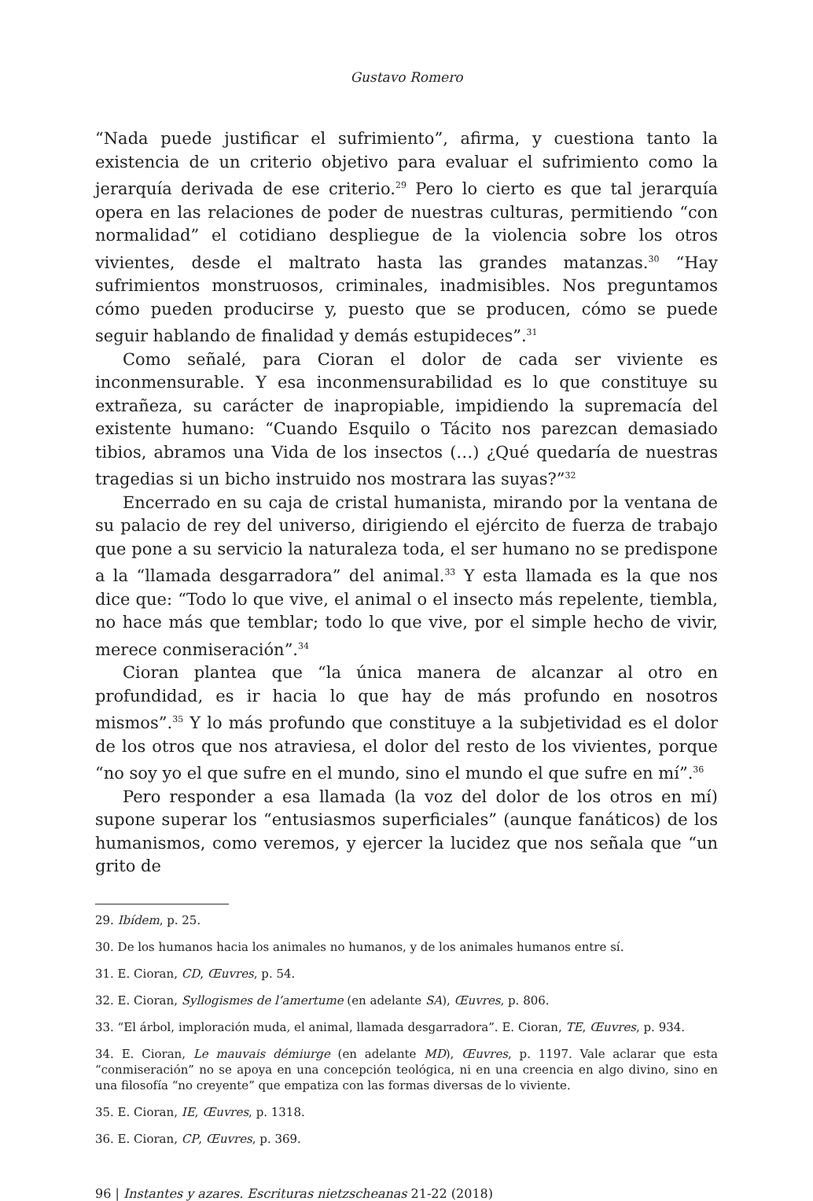Gustavo Romero
“Nada puede justificar el sufrimiento”, afirma, y cuestiona tanto la existencia de un criterio objetivo para evaluar el sufrimiento como la jerarquía derivada de ese criterio.<sup>29</sup> Pero lo cierto es que tal jerarquía opera en las relaciones de poder de nuestras culturas, permitiendo “con normalidad” el cotidiano despliegue de la violencia sobre los otros vivientes, desde el maltrato hasta las grandes matanzas.<sup>30</sup> “Hay sufrimientos monstruosos, criminales, inadmisibles. Nos preguntamos cómo pueden producirse y, puesto que se producen, cómo se puede seguir hablando de finalidad y demás estupideces”.<sup>31</sup>
Como señalé, para Cioran el dolor de cada ser viviente es inconmensurable. Y esa inconmensurabilidad es lo que constituye su extrañeza, su carácter de inapropiable, impidiendo la supremacía del existente humano: “Cuando Esquilo o Tácito nos parezcan demasiado tibios, abramos una Vida de los insectos (…) ¿Qué quedaría de nuestras tragedias si un bicho instruido nos mostrara las suyas?”<sup>32</sup>
Encerrado en su caja de cristal humanista, mirando por la ventana de su palacio de rey del universo, dirigiendo el ejército de fuerza de trabajo que pone a su servicio la naturaleza toda, el ser humano no se predispone a la “llamada desgarradora” del animal.<sup>33</sup> Y esta llamada es la que nos dice que: “Todo lo que vive, el animal o el insecto más repelente, tiembla, no hace más que temblar; todo lo que vive, por el simple hecho de vivir, merece conmiseración”.<sup>34</sup>
Cioran plantea que “la única manera de alcanzar al otro en profundidad, es ir hacia lo que hay de más profundo en nosotros mismos”.<sup>35</sup> Y lo más profundo que constituye a la subjetividad es el dolor de los otros que nos atraviesa, el dolor del resto de los vivientes, porque “no soy yo el que sufre en el mundo, sino el mundo el que sufre en mí”.<sup>36</sup>
Pero responder a esa llamada (la voz del dolor de los otros en mí) supone superar los “entusiasmos superficiales” (aunque fanáticos) de los humanismos, como veremos, y ejercer la lucidez que nos señala que “un grito de
29. Ibídem, p. 25.
30. De los humanos hacia los animales no humanos, y de los animales humanos entre sí.
31. E. Cioran, CD, Œuvres, p. 54.
32. E. Cioran, Syllogismes de l’amertume (en adelante SA), Œuvres, p. 806.
33. “El árbol, imploración muda, el animal, llamada desgarradora”. E. Cioran, TE, Œuvres, p. 934.
34. E. Cioran, Le mauvais démiurge (en adelante MD), Œuvres, p. 1197. Vale aclarar que esta “conmiseración” no se apoya en una concepción teológica, ni en una creencia en algo divino, sino en una filosofía “no creyente” que empatiza con las formas diversas de lo viviente.
35. E. Cioran, IE, Œuvres, p. 1318.
36. E. Cioran, CP, Œuvres, p. 369.
96 | Instantes y azares. Escrituras nietzscheanas 21-22 (2018)